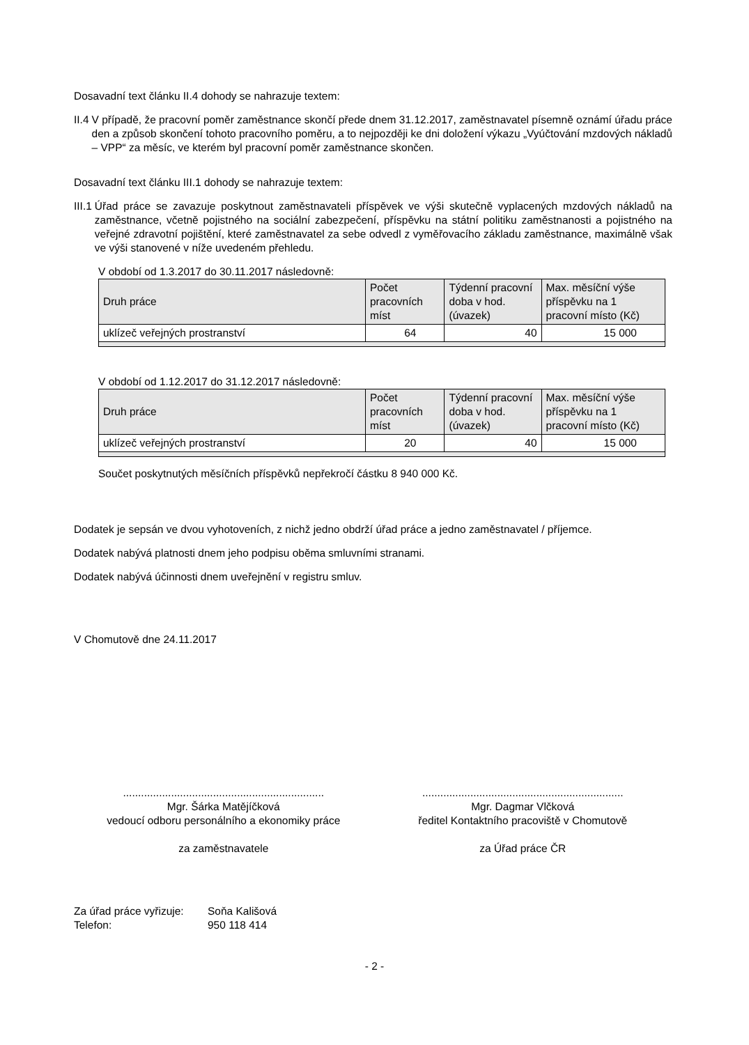Dosavadní text článku II.4 dohody se nahrazuje textem:
II.4 V případě, že pracovní poměr zaměstnance skončí přede dnem 31.12.2017, zaměstnavatel písemně oznámí úřadu práce den a způsob skončení tohoto pracovního poměru, a to nejpozději ke dni doložení výkazu „Vyúčtování mzdových nákladů – VPP“ za měsíc, ve kterém byl pracovní poměr zaměstnance skončen.
Dosavadní text článku III.1 dohody se nahrazuje textem:
III.1 Úřad práce se zavazuje poskytnout zaměstnavateli příspěvek ve výši skutečně vyplacených mzdových nákladů na zaměstnance, včetně pojistného na sociální zabezpečení, příspěvku na státní politiku zaměstnanosti a pojistného na veřejné zdravotní pojištění, které zaměstnavatel za sebe odvedl z vyměřovacího základu zaměstnance, maximálně však ve výši stanovené v níže uvedeném přehledu.
V období od 1.3.2017 do 30.11.2017 následovně:
| Druh práce | Počet pracovních míst | Týdenní pracovní doba v hod. (úvazek) | Max. měsíční výše příspěvku na 1 pracovní místo (Kč) |
| --- | --- | --- | --- |
| uklízeč veřejných prostranství | 64 | 40 | 15 000 |
V období od 1.12.2017 do 31.12.2017 následovně:
| Druh práce | Počet pracovních míst | Týdenní pracovní doba v hod. (úvazek) | Max. měsíční výše příspěvku na 1 pracovní místo (Kč) |
| --- | --- | --- | --- |
| uklízeč veřejných prostranství | 20 | 40 | 15 000 |
Součet poskytnutých měsíčních příspěvků nepřekročí částku 8 940 000 Kč.
Dodatek je sepsán ve dvou vyhotoveních, z nichž jedno obdrží úřad práce a jedno zaměstnavatel / příjemce.
Dodatek nabývá platnosti dnem jeho podpisu oběma smluvními stranami.
Dodatek nabývá účinnosti dnem uveřejnění v registru smluv.
V Chomutově dne 24.11.2017
...................................................................
Mgr. Šárka Matějíčková
vedoucí odboru personálního a ekonomiky práce
za zaměstnavatele
...................................................................
Mgr. Dagmar Vlčková
ředitel Kontaktního pracoviště v Chomutově
za Úřad práce ČR
Za úřad práce vyřizuje: Soňa Kališová Telefon: 950 118 414
- 2 -